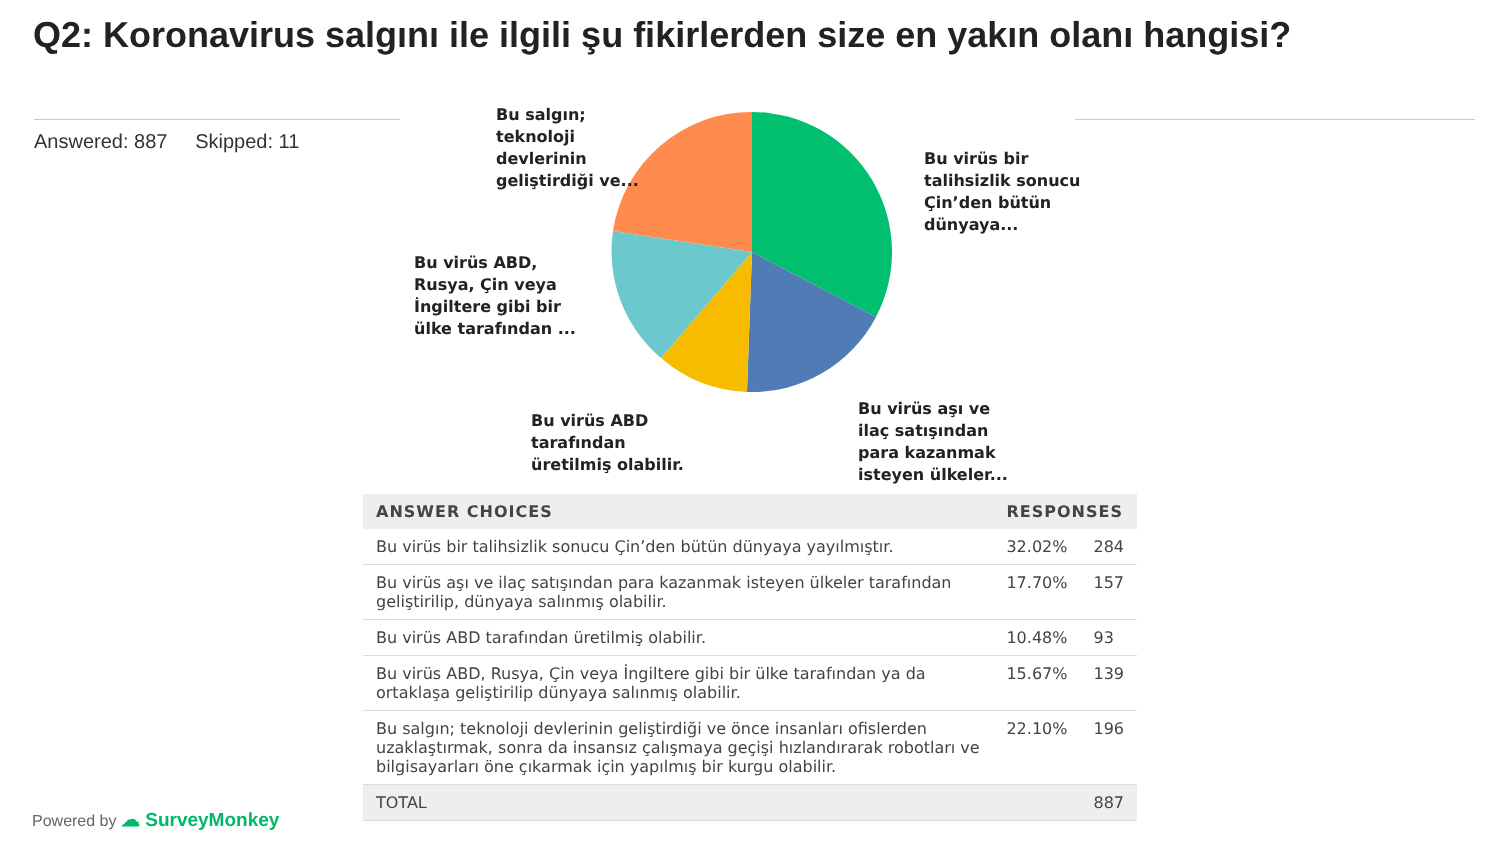Q2: Koronavirus salgını ile ilgili şu fikirlerden size en yakın olanı hangisi?
Answered: 887 Skipped: 11
Bu salgın;
teknoloji
devlerinin
geliştirdiği ve...
Bu virüs bir
talihsizlik sonucu
Çin’den bütün
dünyaya...
Bu virüs ABD,
Rusya, Çin veya
İngiltere gibi bir
ülke tarafından ...
Bu virüs ABD
tarafından
üretilmiş olabilir.
Bu virüs aşı ve
ilaç satışından
para kazanmak
isteyen ülkeler...
| ANSWER CHOICES | RESPONSES | |
| --- | --- | --- |
| Bu virüs bir talihsizlik sonucu Çin’den bütün dünyaya yayılmıştır. | 32.02% | 284 |
| Bu virüs aşı ve ilaç satışından para kazanmak isteyen ülkeler tarafından geliştirilip, dünyaya salınmış olabilir. | 17.70% | 157 |
| Bu virüs ABD tarafından üretilmiş olabilir. | 10.48% | 93 |
| Bu virüs ABD, Rusya, Çin veya İngiltere gibi bir ülke tarafından ya da ortaklaşa geliştirilip dünyaya salınmış olabilir. | 15.67% | 139 |
| Bu salgın; teknoloji devlerinin geliştirdiği ve önce insanları ofislerden uzaklaştırmak, sonra da insansız çalışmaya geçişi hızlandırarak robotları ve bilgisayarları öne çıkarmak için yapılmış bir kurgu olabilir. | 22.10% | 196 |
| TOTAL | | 887 |
Powered by ☁ SurveyMonkey